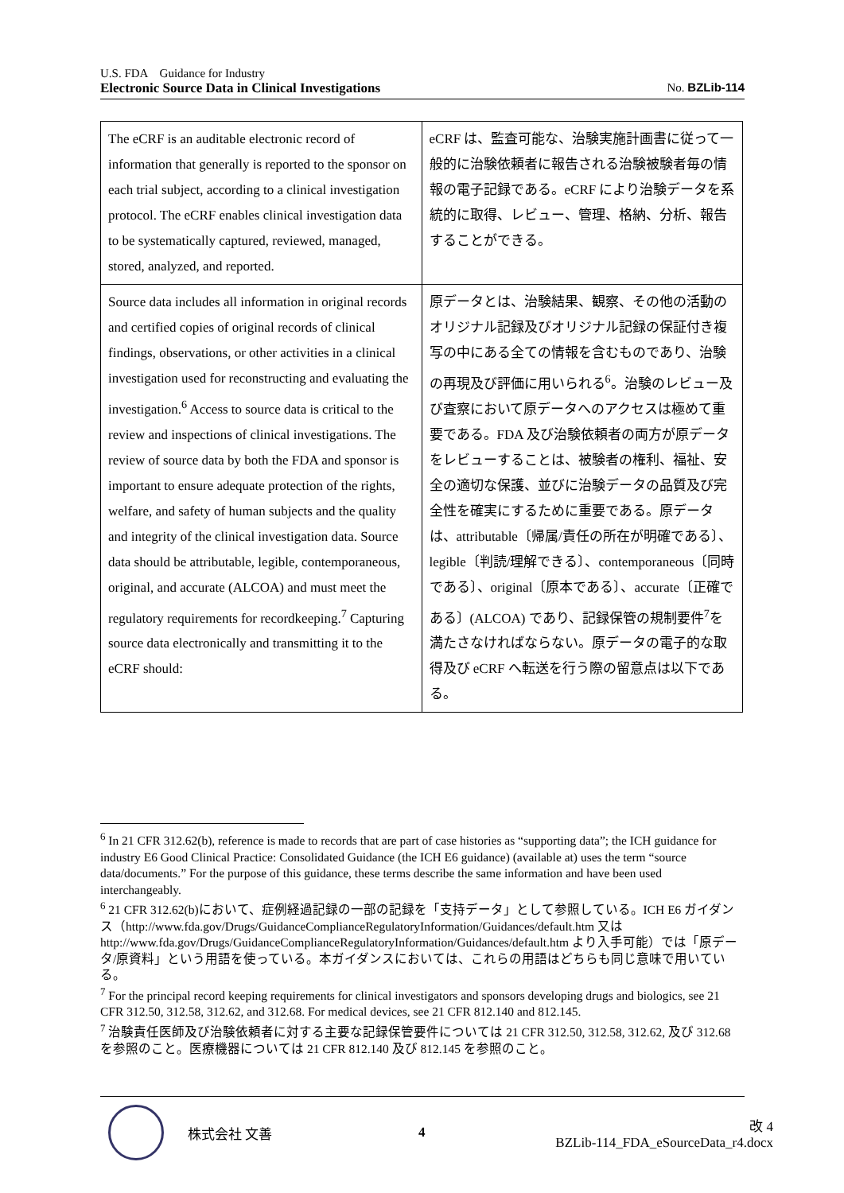U.S. FDA　Guidance for Industry
Electronic Source Data in Clinical Investigations No. BZLib-114
| The eCRF is an auditable electronic record of information that generally is reported to the sponsor on each trial subject, according to a clinical investigation protocol. The eCRF enables clinical investigation data to be systematically captured, reviewed, managed, stored, analyzed, and reported. | eCRF は、監査可能な、治験実施計画書に従って一般的に治験依頼者に報告される治験被験者毎の情報の電子記録である。eCRF により治験データを系統的に取得、レビュー、管理、格納、分析、報告することができる。 |
| Source data includes all information in original records and certified copies of original records of clinical findings, observations, or other activities in a clinical investigation used for reconstructing and evaluating the investigation.<sup>6</sup> Access to source data is critical to the review and inspections of clinical investigations. The review of source data by both the FDA and sponsor is important to ensure adequate protection of the rights, welfare, and safety of human subjects and the quality and integrity of the clinical investigation data. Source data should be attributable, legible, contemporaneous, original, and accurate (ALCOA) and must meet the regulatory requirements for recordkeeping.<sup>7</sup> Capturing source data electronically and transmitting it to the eCRF should: | 原データとは、治験結果、観察、その他の活動のオリジナル記録及びオリジナル記録の保証付き複写の中にある全ての情報を含むものであり、治験の再現及び評価に用いられる<sup>6</sup>。治験のレビュー及び査察において原データへのアクセスは極めて重要である。FDA 及び治験依頼者の両方が原データをレビューすることは、被験者の権利、福祉、安全の適切な保護、並びに治験データの品質及び完全性を確実にするために重要である。原データは、attributable〔帰属/責任の所在が明確である〕、legible〔判読/理解できる〕、contemporaneous〔同時である〕、original〔原本である〕、accurate〔正確である〕(ALCOA) であり、記録保管の規制要件<sup>7</sup>を満たさなければならない。原データの電子的な取得及び eCRF へ転送を行う際の留意点は以下である。 |
<sup>6</sup> In 21 CFR 312.62(b), reference is made to records that are part of case histories as “supporting data”; the ICH guidance for industry E6 Good Clinical Practice: Consolidated Guidance (the ICH E6 guidance) (available at) uses the term “source data/documents.” For the purpose of this guidance, these terms describe the same information and have been used interchangeably.
<sup>6</sup> 21 CFR 312.62(b)において、症例経過記録の一部の記録を「支持データ」として参照している。ICH E6 ガイダンス（http://www.fda.gov/Drugs/GuidanceComplianceRegulatoryInformation/Guidances/default.htm 又は http://www.fda.gov/Drugs/GuidanceComplianceRegulatoryInformation/Guidances/default.htm より入手可能）では「原データ/原資料」という用語を使っている。本ガイダンスにおいては、これらの用語はどちらも同じ意味で用いている。
<sup>7</sup> For the principal record keeping requirements for clinical investigators and sponsors developing drugs and biologics, see 21 CFR 312.50, 312.58, 312.62, and 312.68. For medical devices, see 21 CFR 812.140 and 812.145.
<sup>7</sup> 治験責任医師及び治験依頼者に対する主要な記録保管要件については 21 CFR 312.50, 312.58, 312.62, 及び 312.68 を参照のこと。医療機器については 21 CFR 812.140 及び 812.145 を参照のこと。
株式会社 文善 4 改 4
BZLib-114_FDA_eSourceData_r4.docx